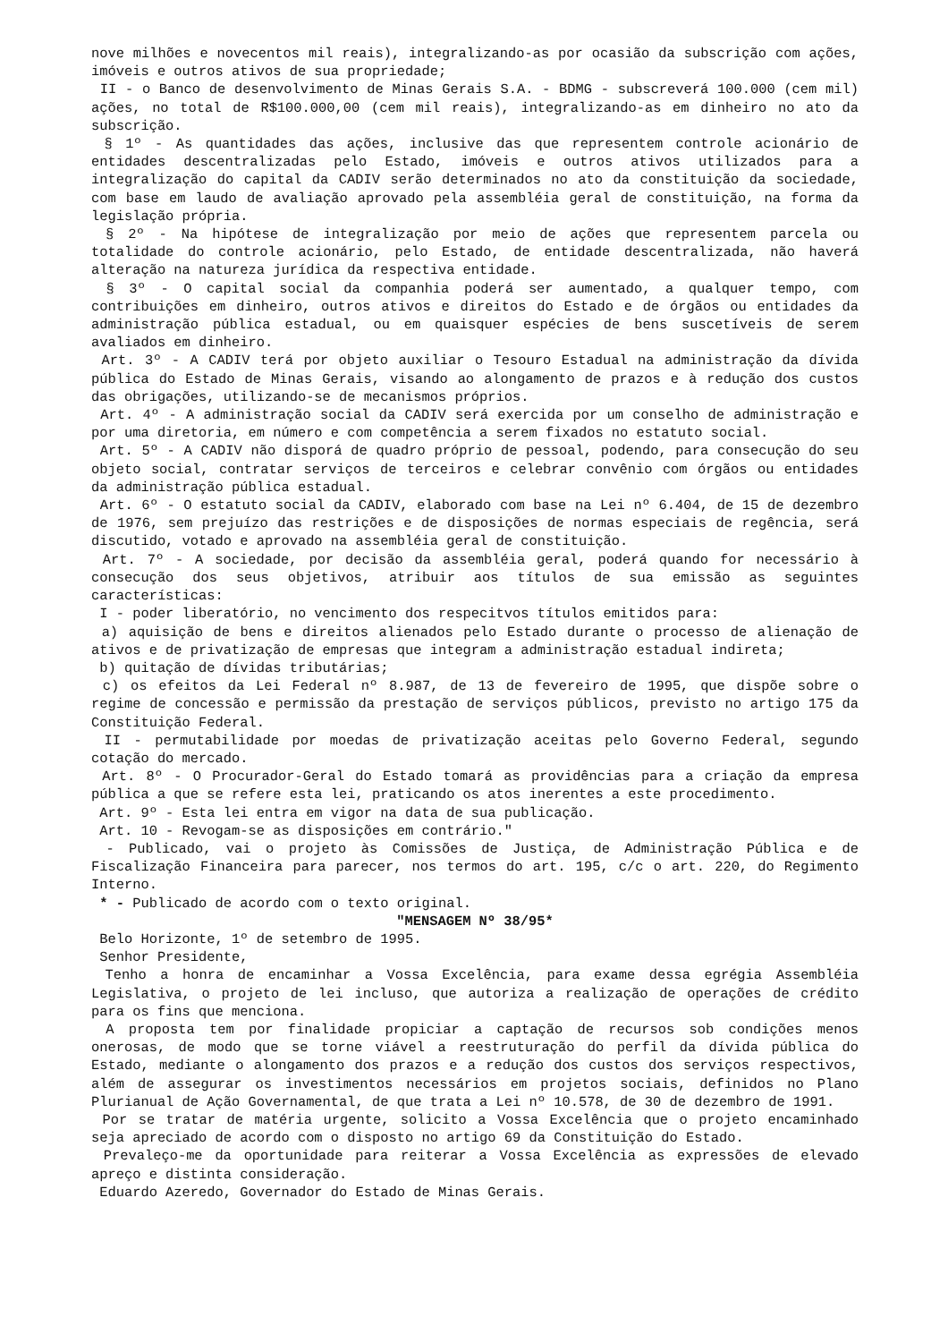nove milhões e novecentos mil reais), integralizando-as por ocasião da subscrição com ações, imóveis e outros ativos de sua propriedade;
II - o Banco de desenvolvimento de Minas Gerais S.A. - BDMG - subscreverá 100.000 (cem mil) ações, no total de R$100.000,00 (cem mil reais), integralizando-as em dinheiro no ato da subscrição.
§ 1º - As quantidades das ações, inclusive das que representem controle acionário de entidades descentralizadas pelo Estado, imóveis e outros ativos utilizados para a integralização do capital da CADIV serão determinados no ato da constituição da sociedade, com base em laudo de avaliação aprovado pela assembléia geral de constituição, na forma da legislação própria.
§ 2º - Na hipótese de integralização por meio de ações que representem parcela ou totalidade do controle acionário, pelo Estado, de entidade descentralizada, não haverá alteração na natureza jurídica da respectiva entidade.
§ 3º - O capital social da companhia poderá ser aumentado, a qualquer tempo, com contribuições em dinheiro, outros ativos e direitos do Estado e de órgãos ou entidades da administração pública estadual, ou em quaisquer espécies de bens suscetíveis de serem avaliados em dinheiro.
Art. 3º - A CADIV terá por objeto auxiliar o Tesouro Estadual na administração da dívida pública do Estado de Minas Gerais, visando ao alongamento de prazos e à redução dos custos das obrigações, utilizando-se de mecanismos próprios.
Art. 4º - A administração social da CADIV será exercida por um conselho de administração e por uma diretoria, em número e com competência a serem fixados no estatuto social.
Art. 5º - A CADIV não disporá de quadro próprio de pessoal, podendo, para consecução do seu objeto social, contratar serviços de terceiros e celebrar convênio com órgãos ou entidades da administração pública estadual.
Art. 6º - O estatuto social da CADIV, elaborado com base na Lei nº 6.404, de 15 de dezembro de 1976, sem prejuízo das restrições e de disposições de normas especiais de regência, será discutido, votado e aprovado na assembléia geral de constituição.
Art. 7º - A sociedade, por decisão da assembléia geral, poderá quando for necessário à consecução dos seus objetivos, atribuir aos títulos de sua emissão as seguintes características:
I - poder liberatório, no vencimento dos respecitvos títulos emitidos para:
a) aquisição de bens e direitos alienados pelo Estado durante o processo de alienação de ativos e de privatização de empresas que integram a administração estadual indireta;
b) quitação de dívidas tributárias;
c) os efeitos da Lei Federal nº 8.987, de 13 de fevereiro de 1995, que dispõe sobre o regime de concessão e permissão da prestação de serviços públicos, previsto no artigo 175 da Constituição Federal.
II - permutabilidade por moedas de privatização aceitas pelo Governo Federal, segundo cotação do mercado.
Art. 8º - O Procurador-Geral do Estado tomará as providências para a criação da empresa pública a que se refere esta lei, praticando os atos inerentes a este procedimento.
Art. 9º - Esta lei entra em vigor na data de sua publicação.
Art. 10 - Revogam-se as disposições em contrário."
- Publicado, vai o projeto às Comissões de Justiça, de Administração Pública e de Fiscalização Financeira para parecer, nos termos do art. 195, c/c o art. 220, do Regimento Interno.
* - Publicado de acordo com o texto original.
"MENSAGEM Nº 38/95*
Belo Horizonte, 1º de setembro de 1995.
Senhor Presidente,
Tenho a honra de encaminhar a Vossa Excelência, para exame dessa egrégia Assembléia Legislativa, o projeto de lei incluso, que autoriza a realização de operações de crédito para os fins que menciona.
A proposta tem por finalidade propiciar a captação de recursos sob condições menos onerosas, de modo que se torne viável a reestruturação do perfil da dívida pública do Estado, mediante o alongamento dos prazos e a redução dos custos dos serviços respectivos, além de assegurar os investimentos necessários em projetos sociais, definidos no Plano Plurianual de Ação Governamental, de que trata a Lei nº 10.578, de 30 de dezembro de 1991.
Por se tratar de matéria urgente, solicito a Vossa Excelência que o projeto encaminhado seja apreciado de acordo com o disposto no artigo 69 da Constituição do Estado.
Prevaleço-me da oportunidade para reiterar a Vossa Excelência as expressões de elevado apreço e distinta consideração.
Eduardo Azeredo, Governador do Estado de Minas Gerais.